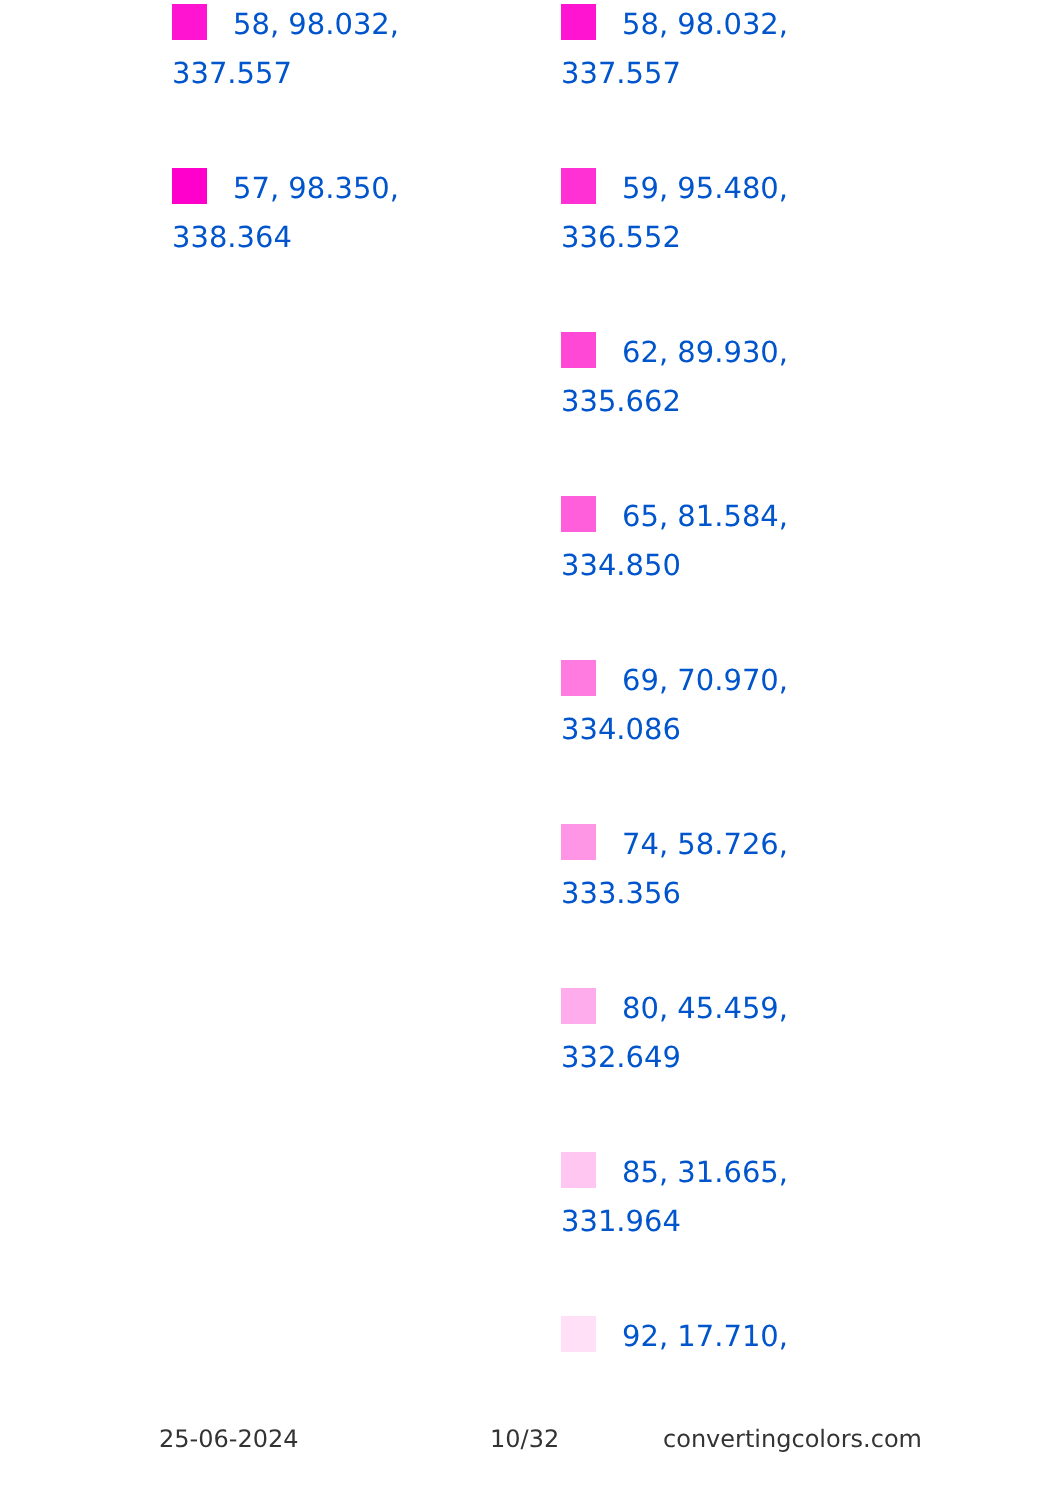58, 98.032, 337.557
57, 98.350, 338.364
58, 98.032, 337.557
59, 95.480, 336.552
62, 89.930, 335.662
65, 81.584, 334.850
69, 70.970, 334.086
74, 58.726, 333.356
80, 45.459, 332.649
85, 31.665, 331.964
92, 17.710,
25-06-2024 10/32 convertingcolors.com